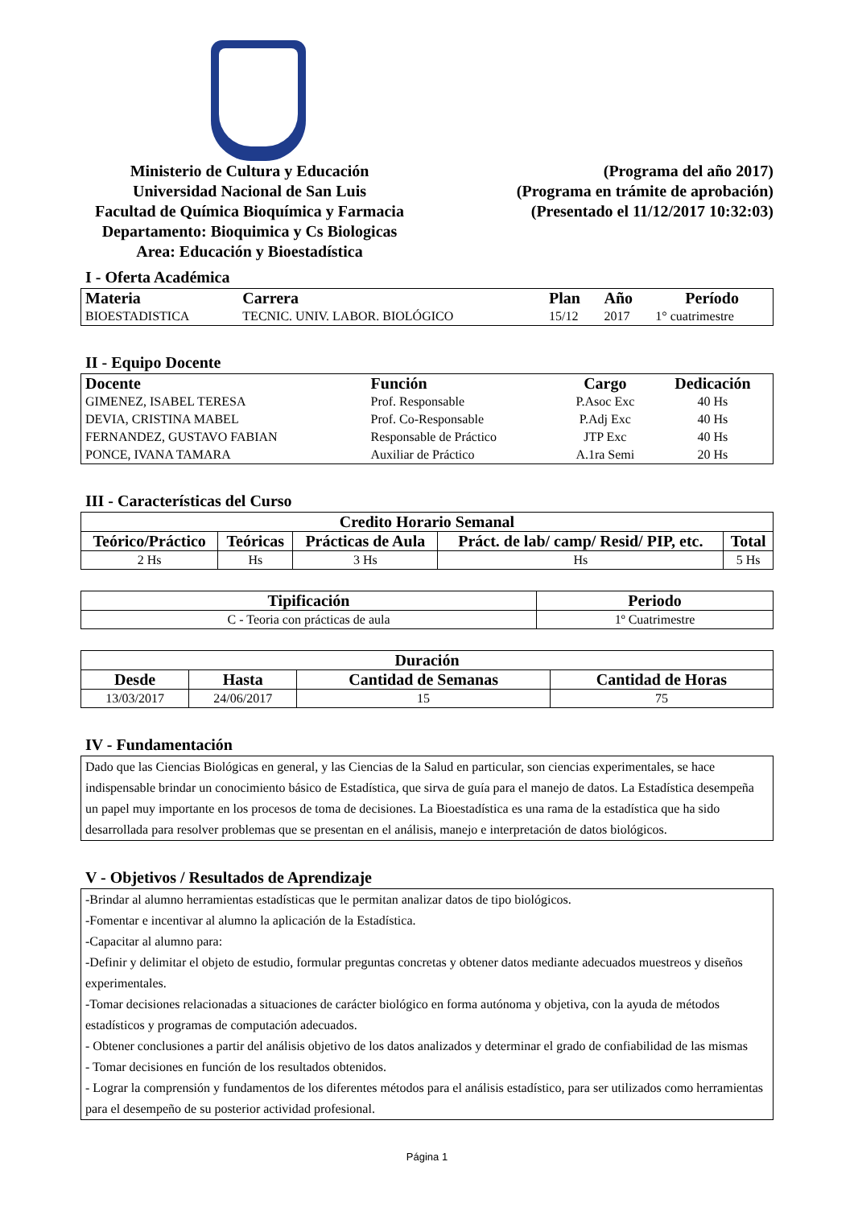Ministerio de Cultura y Educación
Universidad Nacional de San Luis
Facultad de Química Bioquímica y Farmacia
Departamento: Bioquimica y Cs Biologicas
Area: Educación y Bioestadística
(Programa del año 2017)
(Programa en trámite de aprobación)
(Presentado el 11/12/2017 10:32:03)
I - Oferta Académica
| Materia | Carrera | Plan | Año | Período |
| --- | --- | --- | --- | --- |
| BIOESTADISTICA | TECNIC. UNIV. LABOR. BIOLÓGICO | 15/12 | 2017 | 1° cuatrimestre |
II - Equipo Docente
| Docente | Función | Cargo | Dedicación |
| --- | --- | --- | --- |
| GIMENEZ, ISABEL TERESA | Prof. Responsable | P.Asoc Exc | 40 Hs |
| DEVIA, CRISTINA MABEL | Prof. Co-Responsable | P.Adj Exc | 40 Hs |
| FERNANDEZ, GUSTAVO FABIAN | Responsable de Práctico | JTP Exc | 40 Hs |
| PONCE, IVANA TAMARA | Auxiliar de Práctico | A.1ra Semi | 20 Hs |
III - Características del Curso
| Credito Horario Semanal | | | | |
| --- | --- | --- | --- | --- |
| Teórico/Práctico | Teóricas | Prácticas de Aula | Práct. de lab/ camp/ Resid/ PIP, etc. | Total |
| 2 Hs | Hs | 3 Hs | Hs | 5 Hs |
| Tipificación | Periodo |
| --- | --- |
| C - Teoria con prácticas de aula | 1º Cuatrimestre |
| Duración | | | |
| --- | --- | --- | --- |
| Desde | Hasta | Cantidad de Semanas | Cantidad de Horas |
| 13/03/2017 | 24/06/2017 | 15 | 75 |
IV - Fundamentación
Dado que las Ciencias Biológicas en general, y las Ciencias de la Salud en particular, son ciencias experimentales, se hace indispensable brindar un conocimiento básico de Estadística, que sirva de guía para el manejo de datos. La Estadística desempeña un papel muy importante en los procesos de toma de decisiones. La Bioestadística es una rama de la estadística que ha sido desarrollada para resolver problemas que se presentan en el análisis, manejo e interpretación de datos biológicos.
V - Objetivos / Resultados de Aprendizaje
-Brindar al alumno herramientas estadísticas que le permitan analizar datos de tipo biológicos.
-Fomentar e incentivar al alumno la aplicación de la Estadística.
-Capacitar al alumno para:
-Definir y delimitar el objeto de estudio, formular preguntas concretas y obtener datos mediante adecuados muestreos y diseños experimentales.
-Tomar decisiones relacionadas a situaciones de carácter biológico en forma autónoma y objetiva, con la ayuda de métodos estadísticos y programas de computación adecuados.
- Obtener conclusiones a partir del análisis objetivo de los datos analizados y determinar el grado de confiabilidad de las mismas
- Tomar decisiones en función de los resultados obtenidos.
- Lograr la comprensión y fundamentos de los diferentes métodos para el análisis estadístico, para ser utilizados como herramientas para el desempeño de su posterior actividad profesional.
Página 1